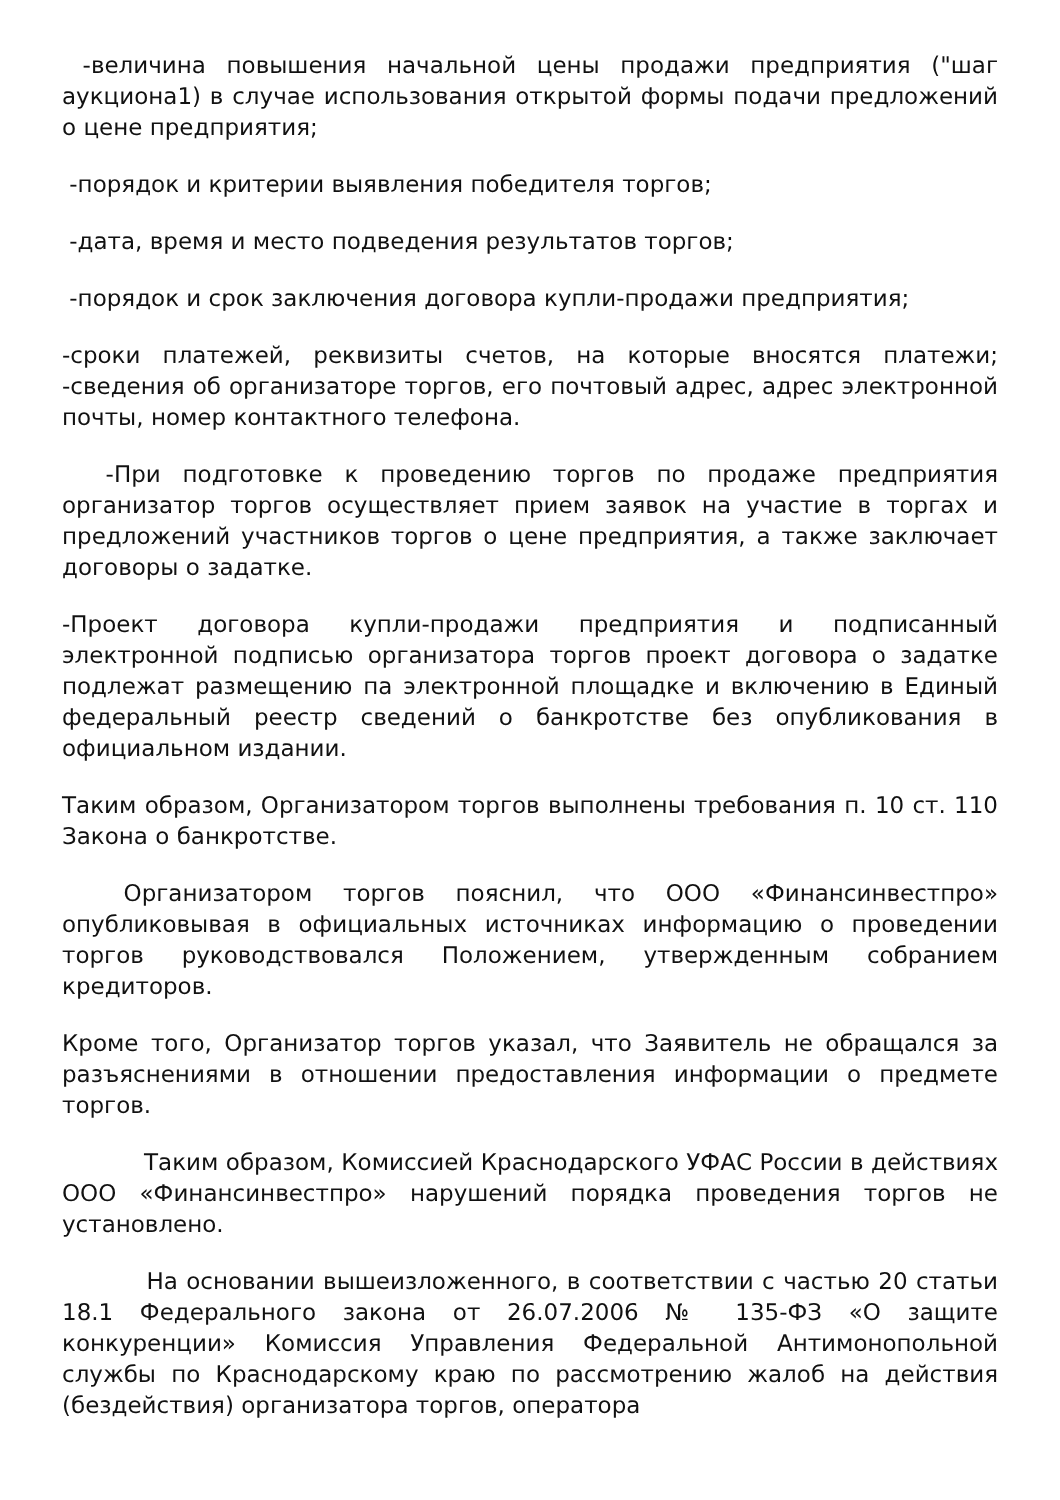-величина повышения начальной цены продажи предприятия ("шаг аукциона1) в случае использования открытой формы подачи предложений о цене предприятия;
-порядок и критерии выявления победителя торгов;
-дата, время и место подведения результатов торгов;
-порядок и срок заключения договора купли-продажи предприятия;
-сроки платежей, реквизиты счетов, на которые вносятся платежи; -сведения об организаторе торгов, его почтовый адрес, адрес электронной почты, номер контактного телефона.
-При подготовке к проведению торгов по продаже предприятия организатор торгов осуществляет прием заявок на участие в торгах и предложений участников торгов о цене предприятия, а также заключает договоры о задатке.
-Проект договора купли-продажи предприятия и подписанный электронной подписью организатора торгов проект договора о задатке подлежат размещению па электронной площадке и включению в Единый федеральный реестр сведений о банкротстве без опубликования в официальном издании.
Таким образом, Организатором торгов выполнены требования п. 10 ст. 110 Закона о банкротстве.
Организатором торгов пояснил, что ООО «Финансинвестпро» опубликовывая в официальных источниках информацию о проведении торгов руководствовался Положением, утвержденным собранием кредиторов.
Кроме того, Организатор торгов указал, что Заявитель не обращался за разъяснениями в отношении предоставления информации о предмете торгов.
Таким образом, Комиссией Краснодарского УФАС России в действиях ООО «Финансинвестпро» нарушений порядка проведения торгов не установлено.
На основании вышеизложенного, в соответствии с частью 20 статьи 18.1 Федерального закона от 26.07.2006 № 135-ФЗ «О защите конкуренции» Комиссия Управления Федеральной Антимонопольной службы по Краснодарскому краю по рассмотрению жалоб на действия (бездействия) организатора торгов, оператора